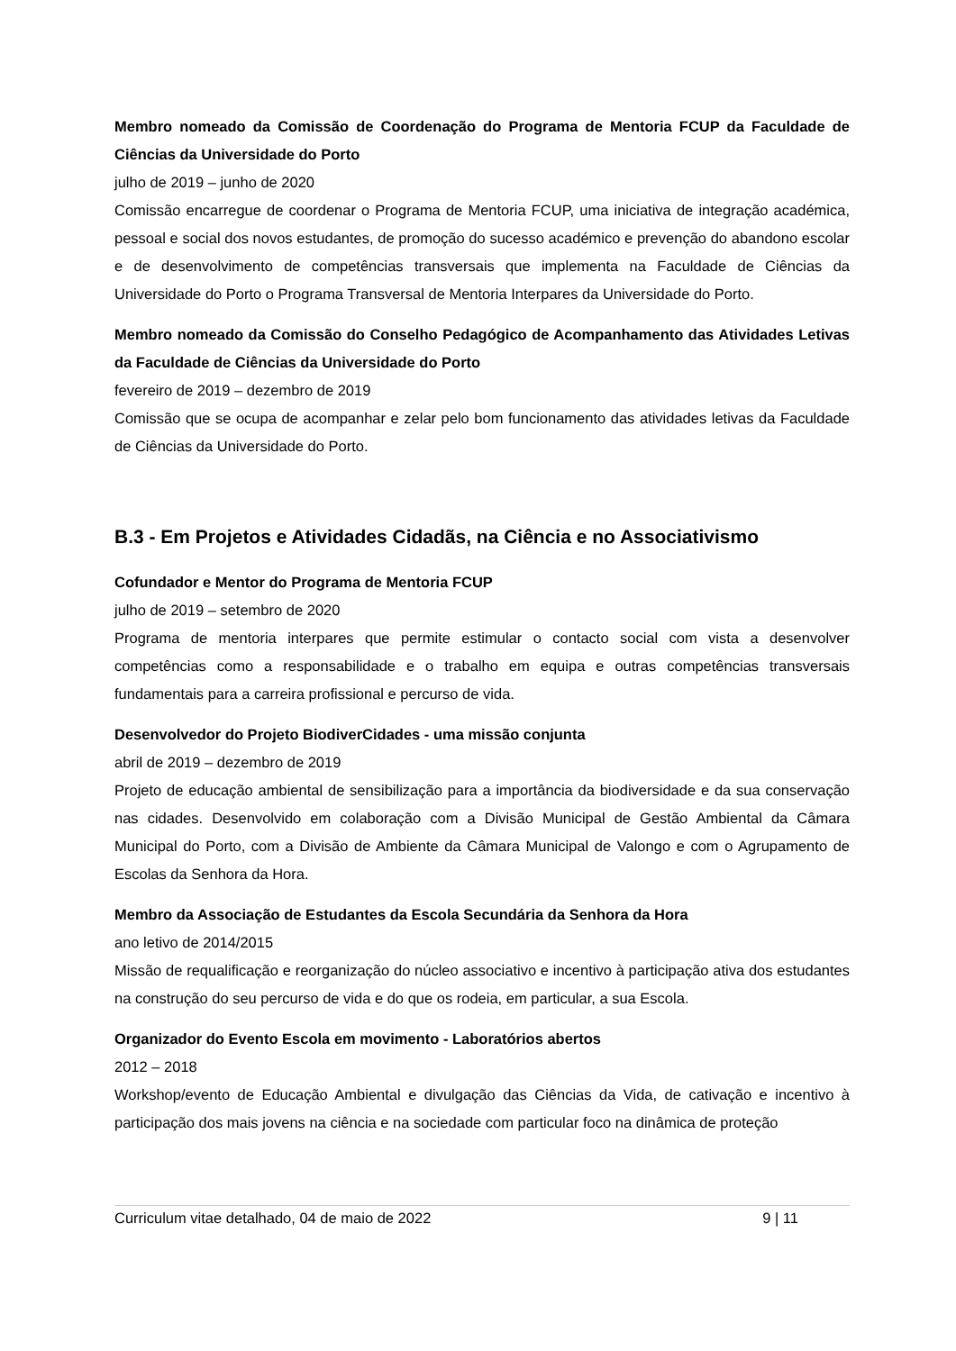Membro nomeado da Comissão de Coordenação do Programa de Mentoria FCUP da Faculdade de Ciências da Universidade do Porto
julho de 2019 – junho de 2020
Comissão encarregue de coordenar o Programa de Mentoria FCUP, uma iniciativa de integração académica, pessoal e social dos novos estudantes, de promoção do sucesso académico e prevenção do abandono escolar e de desenvolvimento de competências transversais que implementa na Faculdade de Ciências da Universidade do Porto o Programa Transversal de Mentoria Interpares da Universidade do Porto.
Membro nomeado da Comissão do Conselho Pedagógico de Acompanhamento das Atividades Letivas da Faculdade de Ciências da Universidade do Porto
fevereiro de 2019 – dezembro de 2019
Comissão que se ocupa de acompanhar e zelar pelo bom funcionamento das atividades letivas da Faculdade de Ciências da Universidade do Porto.
B.3 - Em Projetos e Atividades Cidadãs, na Ciência e no Associativismo
Cofundador e Mentor do Programa de Mentoria FCUP
julho de 2019 – setembro de 2020
Programa de mentoria interpares que permite estimular o contacto social com vista a desenvolver competências como a responsabilidade e o trabalho em equipa e outras competências transversais fundamentais para a carreira profissional e percurso de vida.
Desenvolvedor do Projeto BiodiverCidades - uma missão conjunta
abril de 2019 – dezembro de 2019
Projeto de educação ambiental de sensibilização para a importância da biodiversidade e da sua conservação nas cidades. Desenvolvido em colaboração com a Divisão Municipal de Gestão Ambiental da Câmara Municipal do Porto, com a Divisão de Ambiente da Câmara Municipal de Valongo e com o Agrupamento de Escolas da Senhora da Hora.
Membro da Associação de Estudantes da Escola Secundária da Senhora da Hora
ano letivo de 2014/2015
Missão de requalificação e reorganização do núcleo associativo e incentivo à participação ativa dos estudantes na construção do seu percurso de vida e do que os rodeia, em particular, a sua Escola.
Organizador do Evento Escola em movimento - Laboratórios abertos
2012 – 2018
Workshop/evento de Educação Ambiental e divulgação das Ciências da Vida, de cativação e incentivo à participação dos mais jovens na ciência e na sociedade com particular foco na dinâmica de proteção
Curriculum vitae detalhado, 04 de maio de 2022 9 | 11